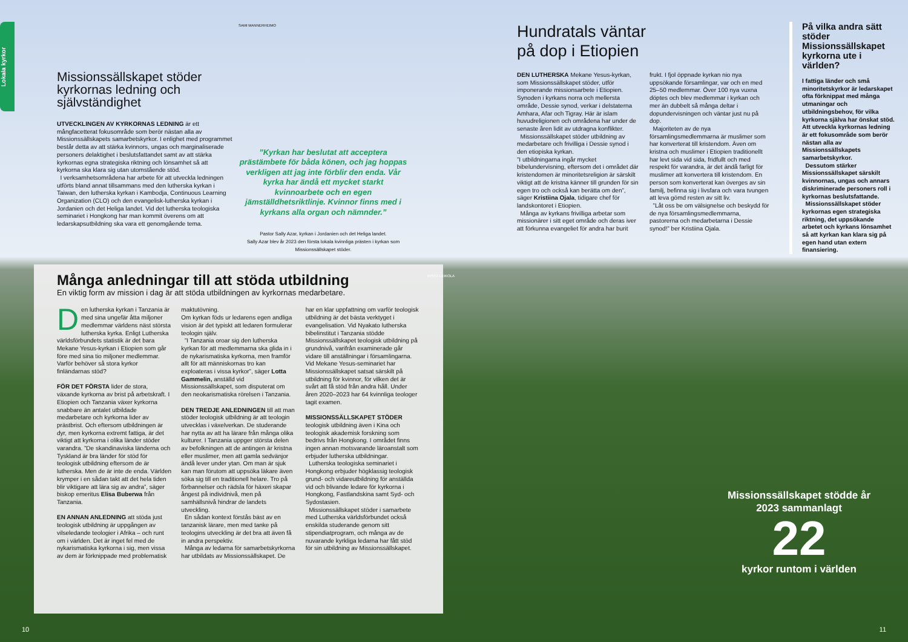Lokala kyrkor
Missionssällskapet stöder kyrkornas ledning och självständighet
UTVECKLINGEN AV KYRKORNAS LEDNING är ett mångfacetterat fokusområde som berör nästan alla av Missionssällskapets samarbetskyrkor. I enlighet med programmet består detta av att stärka kvinnors, ungas och marginaliserade personers delaktighet i beslutsfattandet samt av att stärka kyrkornas egna strategiska riktning och lönsamhet så att kyrkorna ska klara sig utan utomstående stöd.
I verksamhetsområdena har arbete för att utveckla ledningen utförts bland annat tillsammans med den lutherska kyrkan i Taiwan, den lutherska kyrkan i Kambodja, Continuous Learning Organization (CLO) och den evangelisk-lutherska kyrkan i Jordanien och det Heliga landet. Vid det lutherska teologiska seminariet i Hongkong har man kommit överens om att ledarskapsutbildning ska vara ett genomgående tema.
SAMI MANNERHEIMO
”Kyrkan har beslutat att acceptera prästämbete för båda könen, och jag hoppas verkligen att jag inte förblir den enda. Vår kyrka har ändå ett mycket starkt kvinnoarbete och en egen jämställdhetsriktlinje. Kvinnor finns med i kyrkans alla organ och nämnder.”
Pastor Sally Azar, kyrkan i Jordanien och det Heliga landet.
Sally Azar blev år 2023 den första lokala kvinnliga prästen i kyrkan som Missionssällskapet stöder.
Hundratals väntar
på dop i Etiopien
DEN LUTHERSKA Mekane Yesus-kyrkan, som Missionssällskapet stöder, utför imponerande missionsarbete i Etiopien. Synoden i kyrkans norra och mellersta område, Dessie synod, verkar i delstaterna Amhara, Afar och Tigray. Här är islam huvudreligionen och områdena har under de senaste åren lidit av utdragna konflikter.
Missionssällskapet stöder utbildning av medarbetare och frivilliga i Dessie synod i den etiopiska kyrkan.
”I utbildningarna ingår mycket bibelundervisning, eftersom det i området där kristendomen är minoritetsreligion är särskilt viktigt att de kristna känner till grunden för sin egen tro och också kan berätta om den”, säger Kristiina Ojala, tidigare chef för landskontoret i Etiopien.
Många av kyrkans frivilliga arbetar som missionärer i sitt eget område och deras iver att förkunna evangeliet för andra har burit frukt. I fjol öppnade kyrkan nio nya uppsökande församlingar, var och en med 25–50 medlemmar. Över 100 nya vuxna döptes och blev medlemmar i kyrkan och mer än dubbelt så många deltar i dopundervisningen och väntar just nu på dop.
Majoriteten av de nya församlingsmedlemmarna är muslimer som har konverterat till kristendom. Även om kristna och muslimer i Etiopien traditionellt har levt sida vid sida, fridfullt och med respekt för varandra, är det ändå farligt för muslimer att konvertera till kristendom. En person som konverterat kan överges av sin familj, befinna sig i livsfara och vara tvungen att leva gömd resten av sitt liv.
”Låt oss be om välsignelse och beskydd för de nya församlingsmedlemmarna, pastorerna och medarbetarna i Dessie synod!” ber Kristiina Ojala.
På vilka andra sätt stöder Missionssällskapet kyrkorna ute i världen?
I fattiga länder och små minoritetskyrkor är ledarskapet ofta förknippat med många utmaningar och utbildningsbehov, för vilka kyrkorna själva har önskat stöd. Att utveckla kyrkornas ledning är ett fokusområde som berör nästan alla av Missionssällskapets samarbetskyrkor.
Dessutom stärker Missionssällskapet särskilt kvinnornas, ungas och annars diskriminerade personers roll i kyrkornas beslutsfattande.
Missionssällskapet stöder kyrkornas egen strategiska riktning, det uppsökande arbetet och kyrkans lönsamhet så att kyrkan kan klara sig på egen hand utan extern finansiering.
Många anledningar till att stöda utbildning
En viktig form av mission i dag är att stöda utbildningen av kyrkornas medarbetare.
Den lutherska kyrkan i Tanzania är med sina ungefär åtta miljoner medlemmar världens näst största lutherska kyrka. Enligt Lutherska världsförbundets statistik är det bara Mekane Yesus-kyrkan i Etiopien som går före med sina tio miljoner medlemmar. Varför behöver så stora kyrkor finländarnas stöd?
FÖR DET FÖRSTA lider de stora, växande kyrkorna av brist på arbetskraft. I Etiopien och Tanzania växer kyrkorna snabbare än antalet utbildade medarbetare och kyrkorna lider av prästbrist. Och eftersom utbildningen är dyr, men kyrkorna extremt fattiga, är det viktigt att kyrkorna i olika länder stöder varandra. ”De skandinaviska länderna och Tyskland är bra länder för stöd för teologisk utbildning eftersom de är lutherska. Men de är inte de enda. Världen krymper i en sådan takt att det hela tiden blir viktigare att lära sig av andra”, säger biskop emeritus Elisa Buberwa från Tanzania.
EN ANNAN ANLEDNING att stöda just teologisk utbildning är uppgången av vilseledande teologier i Afrika – och runt om i världen. Det är inget fel med de nykarismatiska kyrkorna i sig, men vissa av dem är förknippade med problematisk maktutövning.
Om kyrkan föds ur ledarens egen andliga vision är det typiskt att ledaren formulerar teologin själv.
”I Tanzania oroar sig den lutherska kyrkan för att medlemmarna ska glida in i de nykarismatiska kyrkorna, men framför allt för att människornas tro kan exploateras i vissa kyrkor”, säger Lotta Gammelin, anställd vid Missionssällskapet, som disputerat om den neokarismatiska rörelsen i Tanzania.
DEN TREDJE ANLEDNINGEN till att man stöder teologisk utbildning är att teologin utvecklas i växelverkan. De studerande har nytta av att ha lärare från många olika kulturer. I Tanzania uppger största delen av befolkningen att de antingen är kristna eller muslimer, men att gamla sedvänjor ändå lever under ytan. Om man är sjuk kan man förutom att uppsöka läkare även söka sig till en traditionell helare. Tro på förbannelser och rädsla för häxeri skapar ångest på individnivå, men på samhällsnivå hindrar de landets utveckling.
En sådan kontext förstås bäst av en tanzanisk lärare, men med tanke på teologins utveckling är det bra att även få in andra perspektiv.
Många av ledarna för samarbetskyrkorna har utbildats av Missionssällskapet. De har en klar uppfattning om varför teologisk utbildning är det bästa verktyget i evangelisation. Vid Nyakato lutherska bibelinstitut i Tanzania stödde Missionssällskapet teologisk utbildning på grundnivå, varifrån examinerade går vidare till anställningar i församlingarna. Vid Mekane Yesus-seminariet har Missionssällskapet satsat särskilt på utbildning för kvinnor, för vilken det är svårt att få stöd från andra håll. Under åren 2020–2023 har 64 kvinnliga teologer tagit examen.
MISSIONSSÄLLSKAPET STÖDER teologisk utbildning även i Kina och teologisk akademisk forskning som bedrivs från Hongkong. I området finns ingen annan motsvarande läroanstalt som erbjuder lutherska utbildningar.
Lutherska teologiska seminariet i Hongkong erbjuder högklassig teologisk grund- och vidareutbildning för anställda vid och blivande ledare för kyrkorna i Hongkong, Fastlandskina samt Syd- och Sydostasien.
Missionssällskapet stöder i samarbete med Lutherska världsförbundet också enskilda studerande genom sitt stipendiatprogram, och många av de nuvarande kyrkliga ledarna har fått stöd för sin utbildning av Missionssällskapet.
RISTO LEIKOLA
Missionssällskapet stödde år 2023 sammanlagt
22
kyrkor runtom i världen
10 11